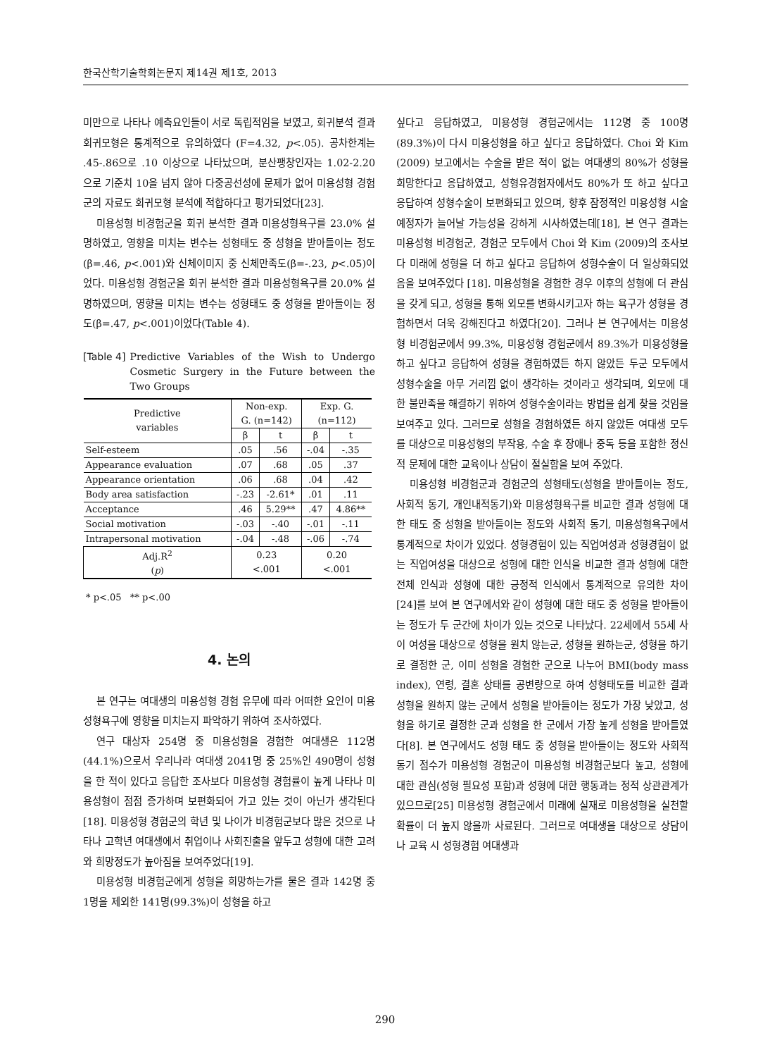한국산학기술학회논문지 제14권 제1호, 2013
미만으로 나타나 예측요인들이 서로 독립적임을 보였고, 회귀분석 결과 회귀모형은 통계적으로 유의하였다 (F=4.32, p<.05). 공차한계는 .45-.86으로 .10 이상으로 나타났으며, 분산팽창인자는 1.02-2.20으로 기준치 10을 넘지 않아 다중공선성에 문제가 없어 미용성형 경험군의 자료도 회귀모형 분석에 적합하다고 평가되었다[23].
미용성형 비경험군을 회귀 분석한 결과 미용성형욕구를 23.0% 설명하였고, 영향을 미치는 변수는 성형태도 중 성형을 받아들이는 정도(β=.46, p<.001)와 신체이미지 중 신체만족도(β=-.23, p<.05)이었다. 미용성형 경험군을 회귀 분석한 결과 미용성형욕구를 20.0% 설명하였으며, 영향을 미치는 변수는 성형태도 중 성형을 받아들이는 정도(β=.47, p<.001)이었다(Table 4).
[Table 4] Predictive Variables of the Wish to Undergo Cosmetic Surgery in the Future between the Two Groups
| Predictive variables | Non-exp. G. (n=142) | | Exp. G. (n=112) | |
| --- | --- | --- | --- | --- |
| | β | t | β | t |
| Self-esteem | .05 | .56 | -.04 | -.35 |
| Appearance evaluation | .07 | .68 | .05 | .37 |
| Appearance orientation | .06 | .68 | .04 | .42 |
| Body area satisfaction | -.23 | -2.61* | .01 | .11 |
| Acceptance | .46 | 5.29** | .47 | 4.86** |
| Social motivation | -.03 | -.40 | -.01 | -.11 |
| Intrapersonal motivation | -.04 | -.48 | -.06 | -.74 |
| Adj.R<sup>2</sup> ( p ) | 0.23 <.001 | | 0.20 <.001 | |
* p<.05 ** p<.00
4. 논의
본 연구는 여대생의 미용성형 경험 유무에 따라 어떠한 요인이 미용성형욕구에 영향을 미치는지 파악하기 위하여 조사하였다.
연구 대상자 254명 중 미용성형을 경험한 여대생은 112명(44.1%)으로서 우리나라 여대생 2041명 중 25%인 490명이 성형을 한 적이 있다고 응답한 조사보다 미용성형 경험률이 높게 나타나 미용성형이 점점 증가하며 보편화되어 가고 있는 것이 아닌가 생각된다[18]. 미용성형 경험군의 학년 및 나이가 비경험군보다 많은 것으로 나타나 고학년 여대생에서 취업이나 사회진출을 앞두고 성형에 대한 고려와 희망정도가 높아짐을 보여주었다[19].
미용성형 비경험군에게 성형을 희망하는가를 물은 결과 142명 중 1명을 제외한 141명(99.3%)이 성형을 하고
싶다고 응답하였고, 미용성형 경험군에서는 112명 중 100명(89.3%)이 다시 미용성형을 하고 싶다고 응답하였다. Choi 와 Kim (2009) 보고에서는 수술을 받은 적이 없는 여대생의 80%가 성형을 희망한다고 응답하였고, 성형유경험자에서도 80%가 또 하고 싶다고 응답하여 성형수술이 보편화되고 있으며, 향후 잠정적인 미용성형 시술 예정자가 늘어날 가능성을 강하게 시사하였는데[18], 본 연구 결과는 미용성형 비경험군, 경험군 모두에서 Choi 와 Kim (2009)의 조사보다 미래에 성형을 더 하고 싶다고 응답하여 성형수술이 더 일상화되었음을 보여주었다 [18]. 미용성형을 경험한 경우 이후의 성형에 더 관심을 갖게 되고, 성형을 통해 외모를 변화시키고자 하는 욕구가 성형을 경험하면서 더욱 강해진다고 하였다[20]. 그러나 본 연구에서는 미용성형 비경험군에서 99.3%, 미용성형 경험군에서 89.3%가 미용성형을 하고 싶다고 응답하여 성형을 경험하였든 하지 않았든 두군 모두에서 성형수술을 아무 거리낌 없이 생각하는 것이라고 생각되며, 외모에 대한 불만족을 해결하기 위하여 성형수술이라는 방법을 쉽게 찾을 것임을 보여주고 있다. 그러므로 성형을 경험하였든 하지 않았든 여대생 모두를 대상으로 미용성형의 부작용, 수술 후 장애나 중독 등을 포함한 정신적 문제에 대한 교육이나 상담이 절실함을 보여 주었다.
미용성형 비경험군과 경험군의 성형태도(성형을 받아들이는 정도, 사회적 동기, 개인내적동기)와 미용성형욕구를 비교한 결과 성형에 대한 태도 중 성형을 받아들이는 정도와 사회적 동기, 미용성형욕구에서 통계적으로 차이가 있었다. 성형경험이 있는 직업여성과 성형경험이 없는 직업여성을 대상으로 성형에 대한 인식을 비교한 결과 성형에 대한 전체 인식과 성형에 대한 긍정적 인식에서 통계적으로 유의한 차이[24]를 보여 본 연구에서와 같이 성형에 대한 태도 중 성형을 받아들이는 정도가 두 군간에 차이가 있는 것으로 나타났다. 22세에서 55세 사이 여성을 대상으로 성형을 원치 않는군, 성형을 원하는군, 성형을 하기로 결정한 군, 이미 성형을 경험한 군으로 나누어 BMI(body mass index), 연령, 결혼 상태를 공변량으로 하여 성형태도를 비교한 결과 성형을 원하지 않는 군에서 성형을 받아들이는 정도가 가장 낮았고, 성형을 하기로 결정한 군과 성형을 한 군에서 가장 높게 성형을 받아들였다[8]. 본 연구에서도 성형 태도 중 성형을 받아들이는 정도와 사회적 동기 점수가 미용성형 경험군이 미용성형 비경험군보다 높고, 성형에 대한 관심(성형 필요성 포함)과 성형에 대한 행동과는 정적 상관관계가 있으므로[25] 미용성형 경험군에서 미래에 실재로 미용성형을 실천할 확률이 더 높지 않을까 사료된다. 그러므로 여대생을 대상으로 상담이나 교육 시 성형경험 여대생과
290